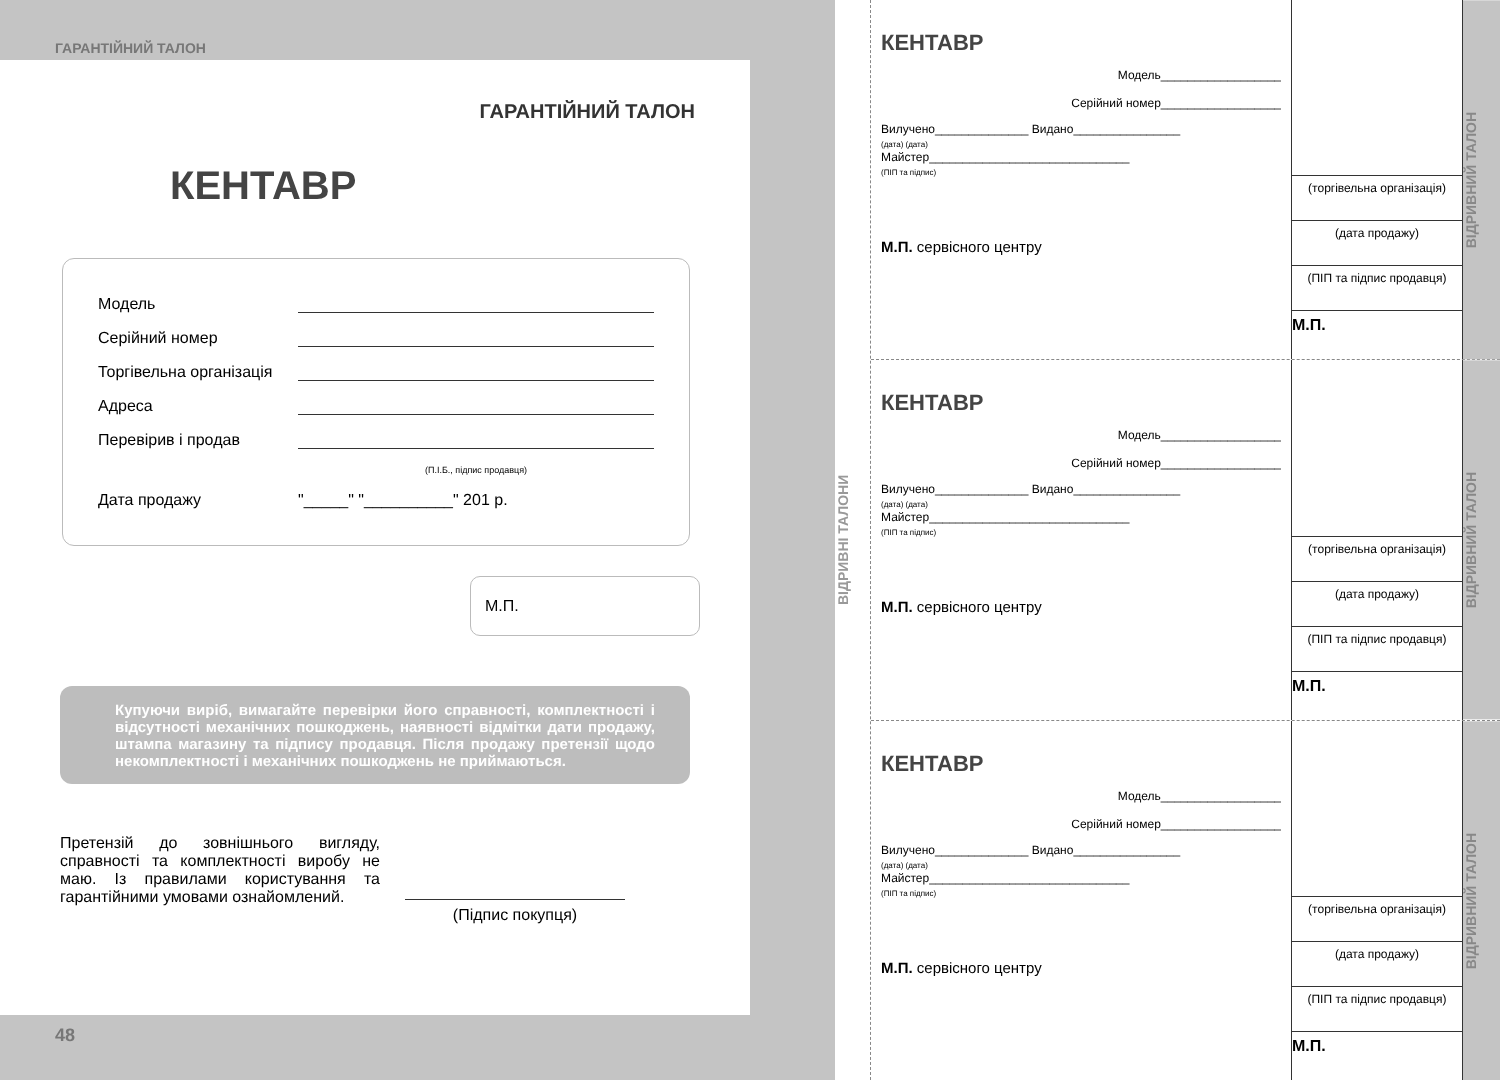ГАРАНТІЙНИЙ ТАЛОН
ГАРАНТІЙНИЙ ТАЛОН
КЕНТАВР
Модель
Серійний номер
Торгівельна організація
Адреса
Перевірив і продав
(П.І.Б., підпис продавця)
Дата продажу "_____" "__________" 201 р.
М.П.
Купуючи виріб, вимагайте перевірки його справності, комплектності і відсутності механічних пошкоджень, наявності відмітки дати продажу, штампа магазину та підпису продавця. Після продажу претензії щодо некомплектності і механічних пошкоджень не приймаються.
Претензій до зовнішнього вигляду, справності та комплектності виробу не маю. Із правилами користування та гарантійними умовами ознайомлений.
(Підпис покупця)
48
ВІДРИВНІ ТАЛОНИ
КЕНТАВР
Модель__________________
Серійний номер__________________
Вилучено______________ Видано________________
(дата) (дата)
Майстер______________________________
(ПІП та підпис)
М.П. сервісного центру
(торгівельна організація)
(дата продажу)
(ПІП та підпис продавця)
М.П.
ВІДРИВНИЙ ТАЛОН
КЕНТАВР
Модель__________________
Серійний номер__________________
Вилучено______________ Видано________________
(дата) (дата)
Майстер______________________________
(ПІП та підпис)
М.П. сервісного центру
(торгівельна організація)
(дата продажу)
(ПІП та підпис продавця)
М.П.
ВІДРИВНИЙ ТАЛОН
КЕНТАВР
Модель__________________
Серійний номер__________________
Вилучено______________ Видано________________
(дата) (дата)
Майстер______________________________
(ПІП та підпис)
М.П. сервісного центру
(торгівельна організація)
(дата продажу)
(ПІП та підпис продавця)
М.П.
ВІДРИВНИЙ ТАЛОН